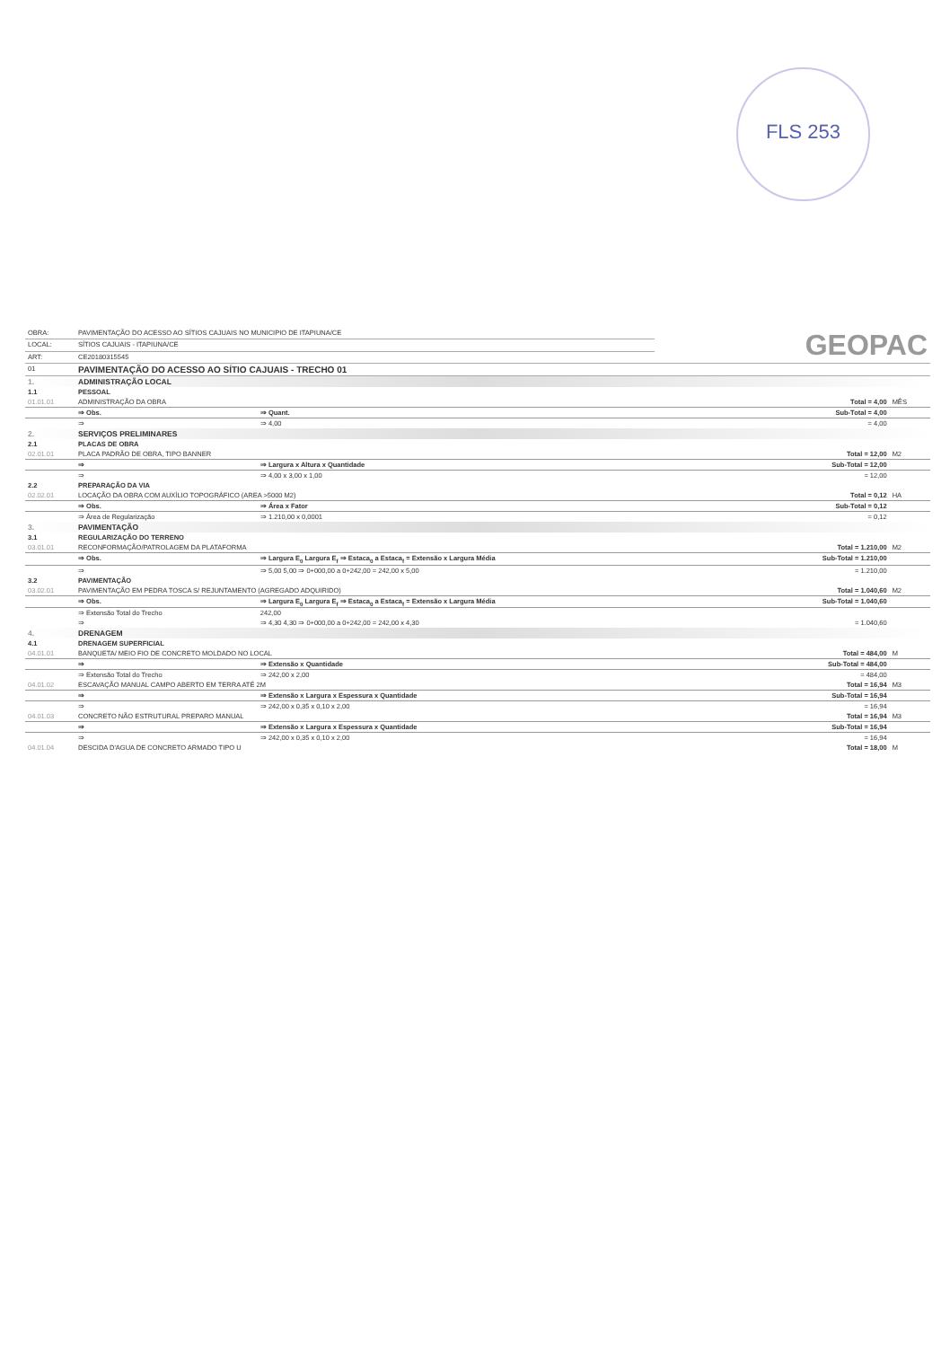FLS 253
| OBRA: | PAVIMENTAÇÃO DO ACESSO AO SÍTIOS CAJUAIS NO MUNICIPIO DE ITAPIUNA/CE | GEOPAC |
| LOCAL: | SÍTIOS CAJUAIS - ITAPIUNA/CE | |
| ART: | CE20180315545 | |
| 01 | PAVIMENTAÇÃO DO ACESSO AO SÍTIO CAJUAIS - TRECHO 01 | |
| 1. | ADMINISTRAÇÃO LOCAL | | | |
| 1.1 | PESSOAL | | | |
| 01.01.01 | ADMINISTRAÇÃO DA OBRA | | Total = 4,00 | MÊS |
| | ⇒ Obs. | ⇒ Quant. | Sub-Total = 4,00 | |
| | ⇒ | ⇒ 4,00 | = 4,00 | |
| 2. | SERVIÇOS PRELIMINARES | | | |
| 2.1 | PLACAS DE OBRA | | | |
| 02.01.01 | PLACA PADRÃO DE OBRA, TIPO BANNER | | Total = 12,00 | M2 |
| | ⇒ | ⇒ Largura x Altura x Quantidade | Sub-Total = 12,00 | |
| | ⇒ | ⇒ 4,00 x 3,00 x 1,00 | = 12,00 | |
| 2.2 | PREPARAÇÃO DA VIA | | | |
| 02.02.01 | LOCAÇÃO DA OBRA COM AUXÍLIO TOPOGRÁFICO (AREA >5000 M2) | | Total = 0,12 | HA |
| | ⇒ Obs. | ⇒ Área x Fator | Sub-Total = 0,12 | |
| | ⇒ Área de Regularização | ⇒ 1.210,00 x 0,0001 | = 0,12 | |
| 3. | PAVIMENTAÇÃO | | | |
| 3.1 | REGULARIZAÇÃO DO TERRENO | | | |
| 03.01.01 | RECONFORMAÇÃO/PATROLAGEM DA PLATAFORMA | | Total = 1.210,00 | M2 |
| | ⇒ Obs. | ⇒ Largura E<sub>0</sub> Largura E<sub>f</sub> ⇒ Estaca<sub>0</sub> a Estaca<sub>f</sub> = Extensão x Largura Média | Sub-Total = 1.210,00 | |
| | ⇒ | ⇒ 5,00 5,00 ⇒ 0+000,00 a 0+242,00 = 242,00 x 5,00 | = 1.210,00 | |
| 3.2 | PAVIMENTAÇÃO | | | |
| 03.02.01 | PAVIMENTAÇÃO EM PEDRA TOSCA S/ REJUNTAMENTO (AGREGADO ADQUIRIDO) | | Total = 1.040,60 | M2 |
| | ⇒ Obs. | ⇒ Largura E<sub>0</sub> Largura E<sub>f</sub> ⇒ Estaca<sub>0</sub> a Estaca<sub>f</sub> = Extensão x Largura Média | Sub-Total = 1.040,60 | |
| | ⇒ Extensão Total do Trecho | 242,00 | | |
| | ⇒ | ⇒ 4,30 4,30 ⇒ 0+000,00 a 0+242,00 = 242,00 x 4,30 | = 1.040,60 | |
| 4. | DRENAGEM | | | |
| 4.1 | DRENAGEM SUPERFICIAL | | | |
| 04.01.01 | BANQUETA/ MEIO FIO DE CONCRETO MOLDADO NO LOCAL | | Total = 484,00 | M |
| | ⇒ | ⇒ Extensão x Quantidade | Sub-Total = 484,00 | |
| | ⇒ Extensão Total do Trecho | ⇒ 242,00 x 2,00 | = 484,00 | |
| 04.01.02 | ESCAVAÇÃO MANUAL CAMPO ABERTO EM TERRA ATÉ 2M | | Total = 16,94 | M3 |
| | ⇒ | ⇒ Extensão x Largura x Espessura x Quantidade | Sub-Total = 16,94 | |
| | ⇒ | ⇒ 242,00 x 0,35 x 0,10 x 2,00 | = 16,94 | |
| 04.01.03 | CONCRETO NÃO ESTRUTURAL PREPARO MANUAL | | Total = 16,94 | M3 |
| | ⇒ | ⇒ Extensão x Largura x Espessura x Quantidade | Sub-Total = 16,94 | |
| | ⇒ | ⇒ 242,00 x 0,35 x 0,10 x 2,00 | = 16,94 | |
| 04.01.04 | DESCIDA D'AGUA DE CONCRETO ARMADO TIPO U | | Total = 18,00 | M |